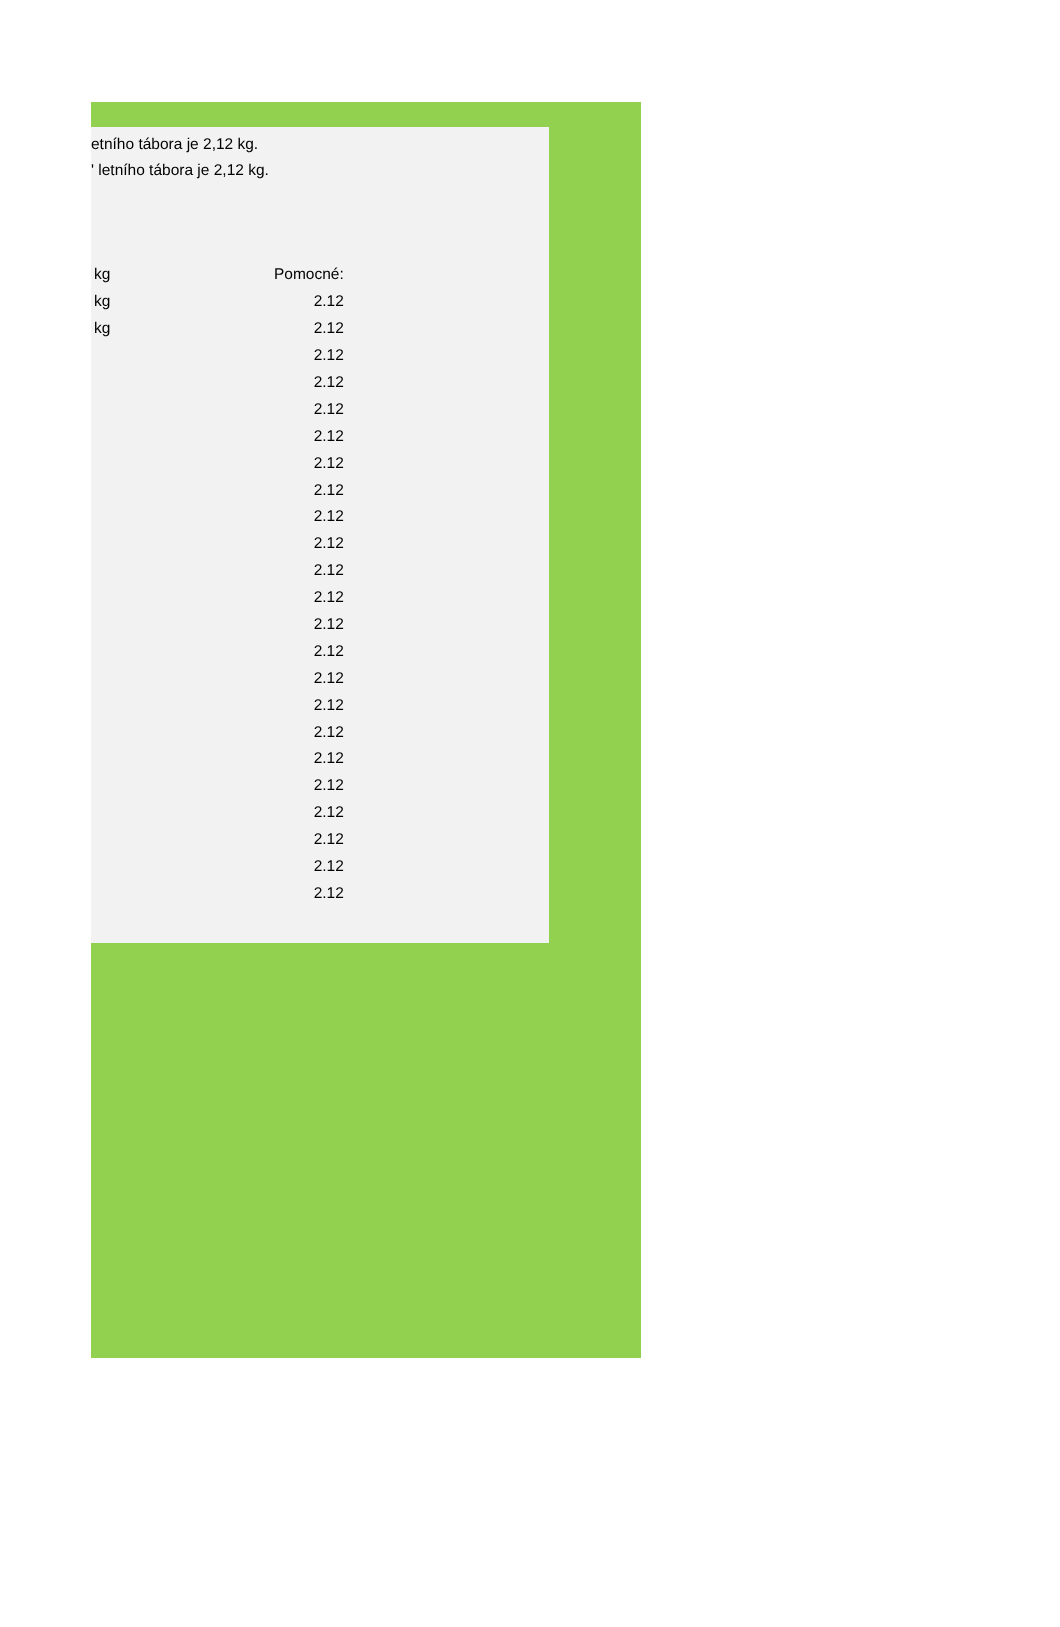etního tábora je 2,12 kg.
ʹ letního tábora je 2,12 kg.
| kg | Pomocné: |
| kg | 2.12 |
| kg | 2.12 |
| | 2.12 |
| | 2.12 |
| | 2.12 |
| | 2.12 |
| | 2.12 |
| | 2.12 |
| | 2.12 |
| | 2.12 |
| | 2.12 |
| | 2.12 |
| | 2.12 |
| | 2.12 |
| | 2.12 |
| | 2.12 |
| | 2.12 |
| | 2.12 |
| | 2.12 |
| | 2.12 |
| | 2.12 |
| | 2.12 |
| | 2.12 |